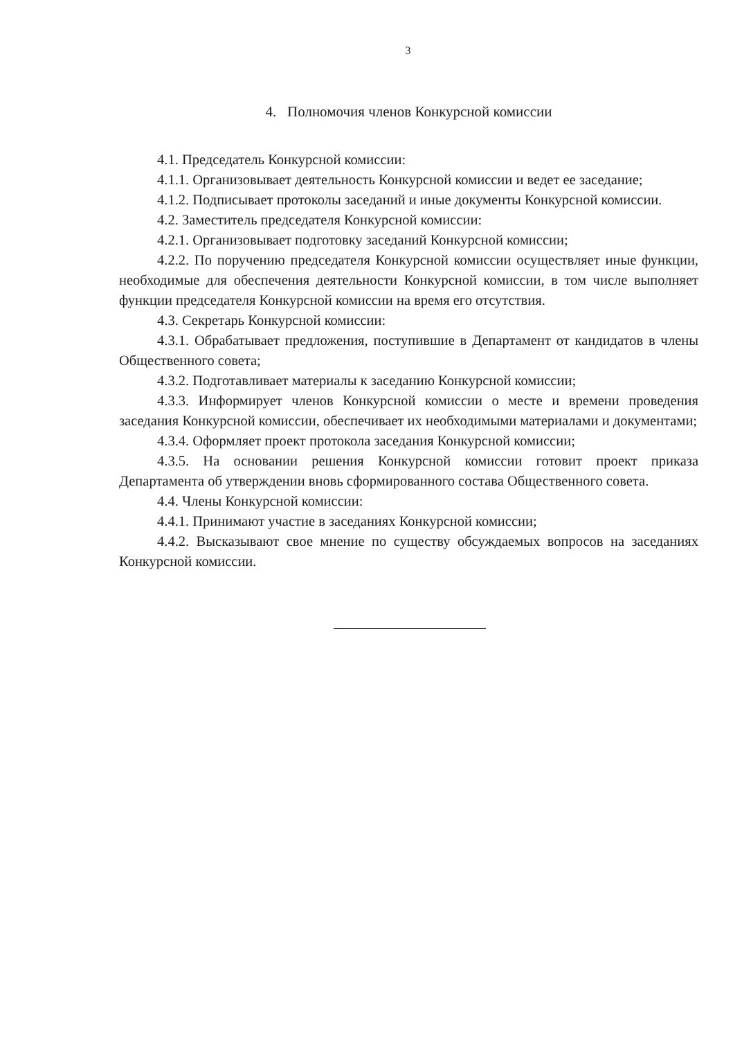3
4. Полномочия членов Конкурсной комиссии
4.1. Председатель Конкурсной комиссии:
4.1.1. Организовывает деятельность Конкурсной комиссии и ведет ее заседание;
4.1.2. Подписывает протоколы заседаний и иные документы Конкурсной комиссии.
4.2. Заместитель председателя Конкурсной комиссии:
4.2.1. Организовывает подготовку заседаний Конкурсной комиссии;
4.2.2. По поручению председателя Конкурсной комиссии осуществляет иные функции, необходимые для обеспечения деятельности Конкурсной комиссии, в том числе выполняет функции председателя Конкурсной комиссии на время его отсутствия.
4.3. Секретарь Конкурсной комиссии:
4.3.1. Обрабатывает предложения, поступившие в Департамент от кандидатов в члены Общественного совета;
4.3.2. Подготавливает материалы к заседанию Конкурсной комиссии;
4.3.3. Информирует членов Конкурсной комиссии о месте и времени проведения заседания Конкурсной комиссии, обеспечивает их необходимыми материалами и документами;
4.3.4. Оформляет проект протокола заседания Конкурсной комиссии;
4.3.5. На основании решения Конкурсной комиссии готовит проект приказа Департамента об утверждении вновь сформированного состава Общественного совета.
4.4. Члены Конкурсной комиссии:
4.4.1. Принимают участие в заседаниях Конкурсной комиссии;
4.4.2. Высказывают свое мнение по существу обсуждаемых вопросов на заседаниях Конкурсной комиссии.